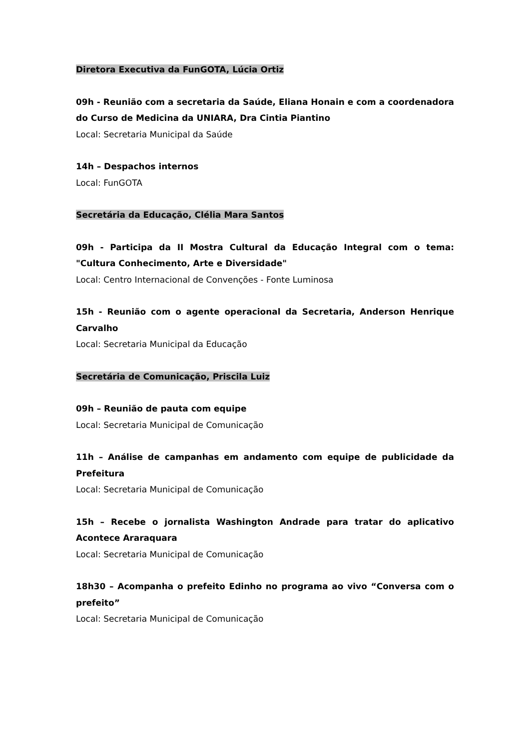Diretora Executiva da FunGOTA, Lúcia Ortiz
09h - Reunião com a secretaria da Saúde, Eliana Honain e com a coordenadora do Curso de Medicina da UNIARA, Dra Cintia Piantino
Local: Secretaria Municipal da Saúde
14h – Despachos internos
Local: FunGOTA
Secretária da Educação, Clélia Mara Santos
09h - Participa da II Mostra Cultural da Educação Integral com o tema: "Cultura Conhecimento, Arte e Diversidade"
Local: Centro Internacional de Convenções - Fonte Luminosa
15h - Reunião com o agente operacional da Secretaria, Anderson Henrique Carvalho
Local: Secretaria Municipal da Educação
Secretária de Comunicação, Priscila Luiz
09h – Reunião de pauta com equipe
Local: Secretaria Municipal de Comunicação
11h – Análise de campanhas em andamento com equipe de publicidade da Prefeitura
Local: Secretaria Municipal de Comunicação
15h – Recebe o jornalista Washington Andrade para tratar do aplicativo Acontece Araraquara
Local: Secretaria Municipal de Comunicação
18h30 – Acompanha o prefeito Edinho no programa ao vivo “Conversa com o prefeito”
Local: Secretaria Municipal de Comunicação